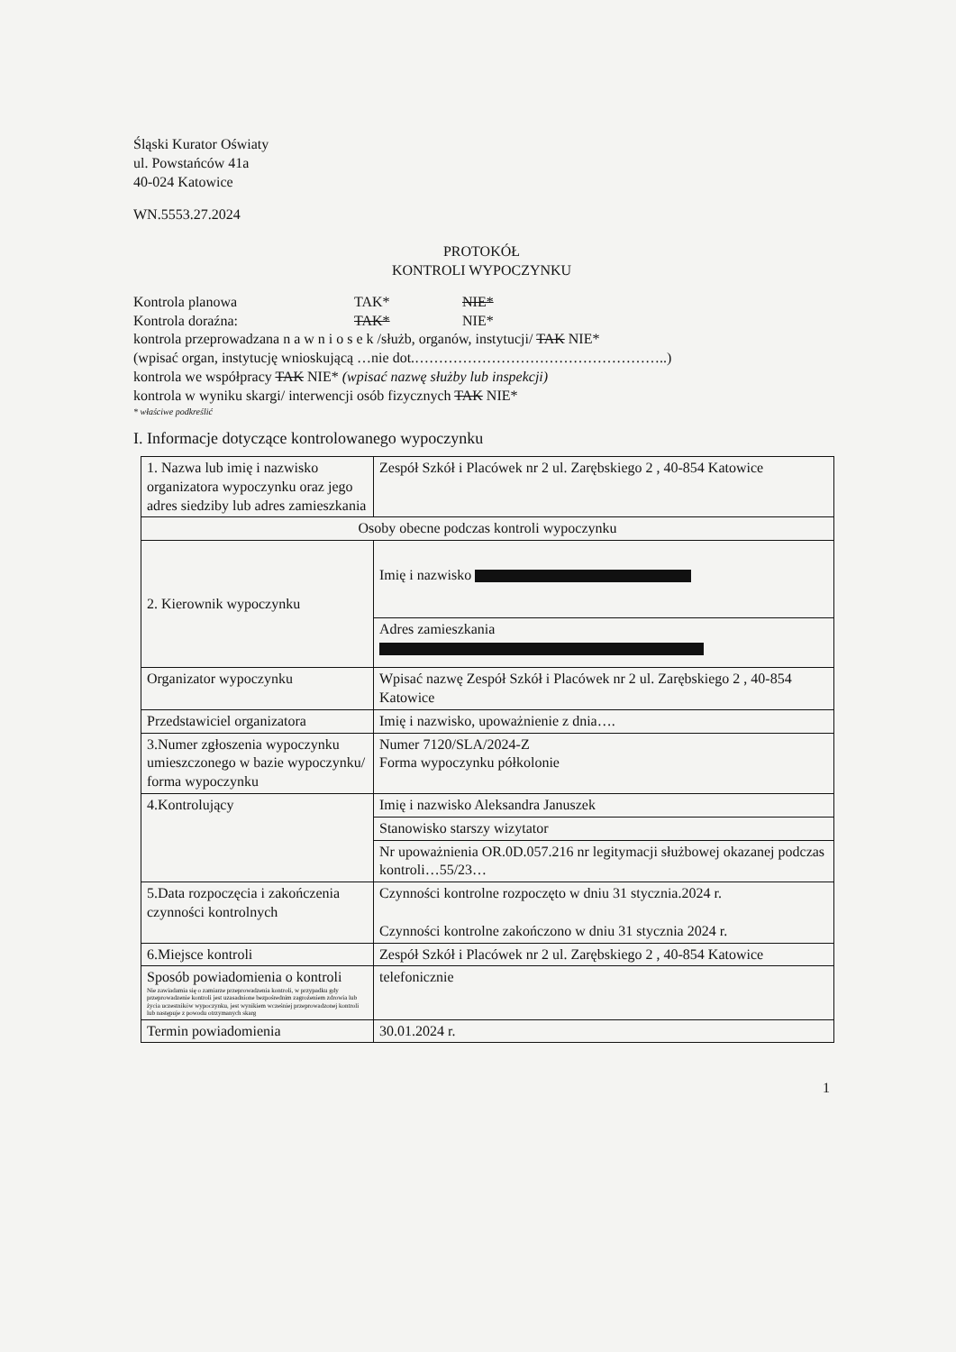Śląski Kurator Oświaty
ul. Powstańców 41a
40-024 Katowice
WN.5553.27.2024
PROTOKÓŁ
KONTROLI WYPOCZYNKU
Kontrola planowa TAK* NIE*
Kontrola doraźna: TAK* NIE*
kontrola przeprowadzana n a w n i o s e k /służb, organów, instytucji/ TAK NIE*
(wpisać organ, instytucję wnioskującą …nie dot.……………………………………………..)
kontrola we współpracy TAK NIE* (wpisać nazwę służby lub inspekcji)
kontrola w wyniku skargi/ interwencji osób fizycznych TAK NIE*
* właściwe podkreślić
I. Informacje dotyczące kontrolowanego wypoczynku
| 1. Nazwa lub imię i nazwisko organizatora wypoczynku oraz jego adres siedziby lub adres zamieszkania | Zespół Szkół i Placówek nr 2 ul. Zarębskiego 2 , 40-854 Katowice |
| Osoby obecne podczas kontroli wypoczynku | |
| 2. Kierownik wypoczynku | Imię i nazwisko |
| | Adres zamieszkania |
| Organizator wypoczynku | Wpisać nazwę Zespół Szkół i Placówek nr 2 ul. Zarębskiego 2 , 40-854 Katowice |
| Przedstawiciel organizatora | Imię i nazwisko, upoważnienie z dnia…. |
| 3.Numer zgłoszenia wypoczynku umieszczonego w bazie wypoczynku/ forma wypoczynku | Numer 7120/SLA/2024-Z Forma wypoczynku półkolonie |
| 4.Kontrolujący | Imię i nazwisko Aleksandra Januszek |
| | Stanowisko starszy wizytator |
| | Nr upoważnienia OR.0D.057.216 nr legitymacji służbowej okazanej podczas kontroli…55/23… |
| 5.Data rozpoczęcia i zakończenia czynności kontrolnych | Czynności kontrolne rozpoczęto w dniu 31 stycznia.2024 r. Czynności kontrolne zakończono w dniu 31 stycznia 2024 r. |
| 6.Miejsce kontroli | Zespół Szkół i Placówek nr 2 ul. Zarębskiego 2 , 40-854 Katowice |
| Sposób powiadomienia o kontroli Nie zawiadamia się o zamiarze przeprowadzenia kontroli, w przypadku gdy przeprowadzenie kontroli jest uzasadnione bezpośrednim zagrożeniem zdrowia lub życia uczestników wypoczynku, jest wynikiem wcześniej przeprowadzonej kontroli lub następuje z powodu otrzymanych skarg | telefonicznie |
| Termin powiadomienia | 30.01.2024 r. |
1